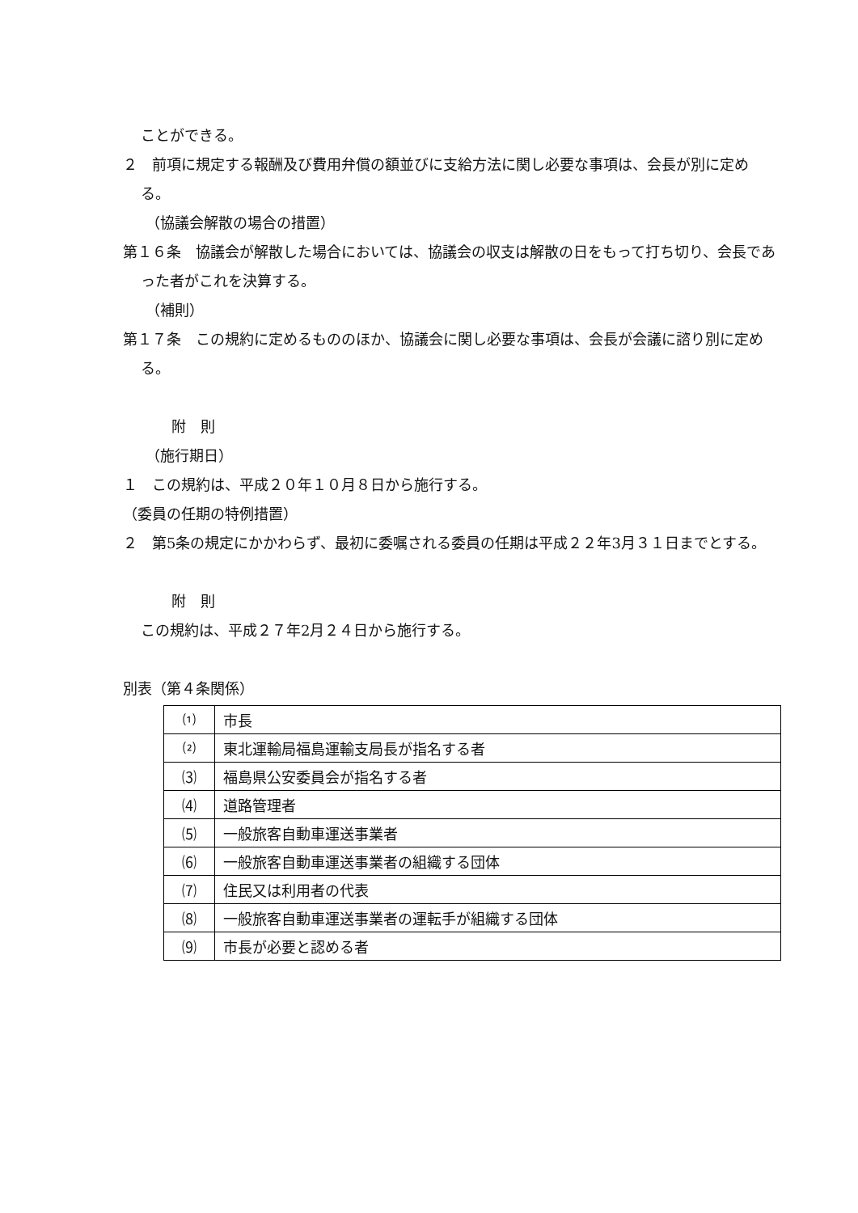ことができる。
２　前項に規定する報酬及び費用弁償の額並びに支給方法に関し必要な事項は、会長が別に定める。
（協議会解散の場合の措置）
第１６条　協議会が解散した場合においては、協議会の収支は解散の日をもって打ち切り、会長であった者がこれを決算する。
（補則）
第１７条　この規約に定めるもののほか、協議会に関し必要な事項は、会長が会議に諮り別に定める。
附　則
（施行期日）
１　この規約は、平成２０年１０月８日から施行する。
（委員の任期の特例措置）
２　第5条の規定にかかわらず、最初に委嘱される委員の任期は平成２２年3月３１日までとする。
附　則
この規約は、平成２７年2月２４日から施行する。
別表（第４条関係）
| ⑴ | 市長 |
| ⑵ | 東北運輸局福島運輸支局長が指名する者 |
| ⑶ | 福島県公安委員会が指名する者 |
| ⑷ | 道路管理者 |
| ⑸ | 一般旅客自動車運送事業者 |
| ⑹ | 一般旅客自動車運送事業者の組織する団体 |
| ⑺ | 住民又は利用者の代表 |
| ⑻ | 一般旅客自動車運送事業者の運転手が組織する団体 |
| ⑼ | 市長が必要と認める者 |